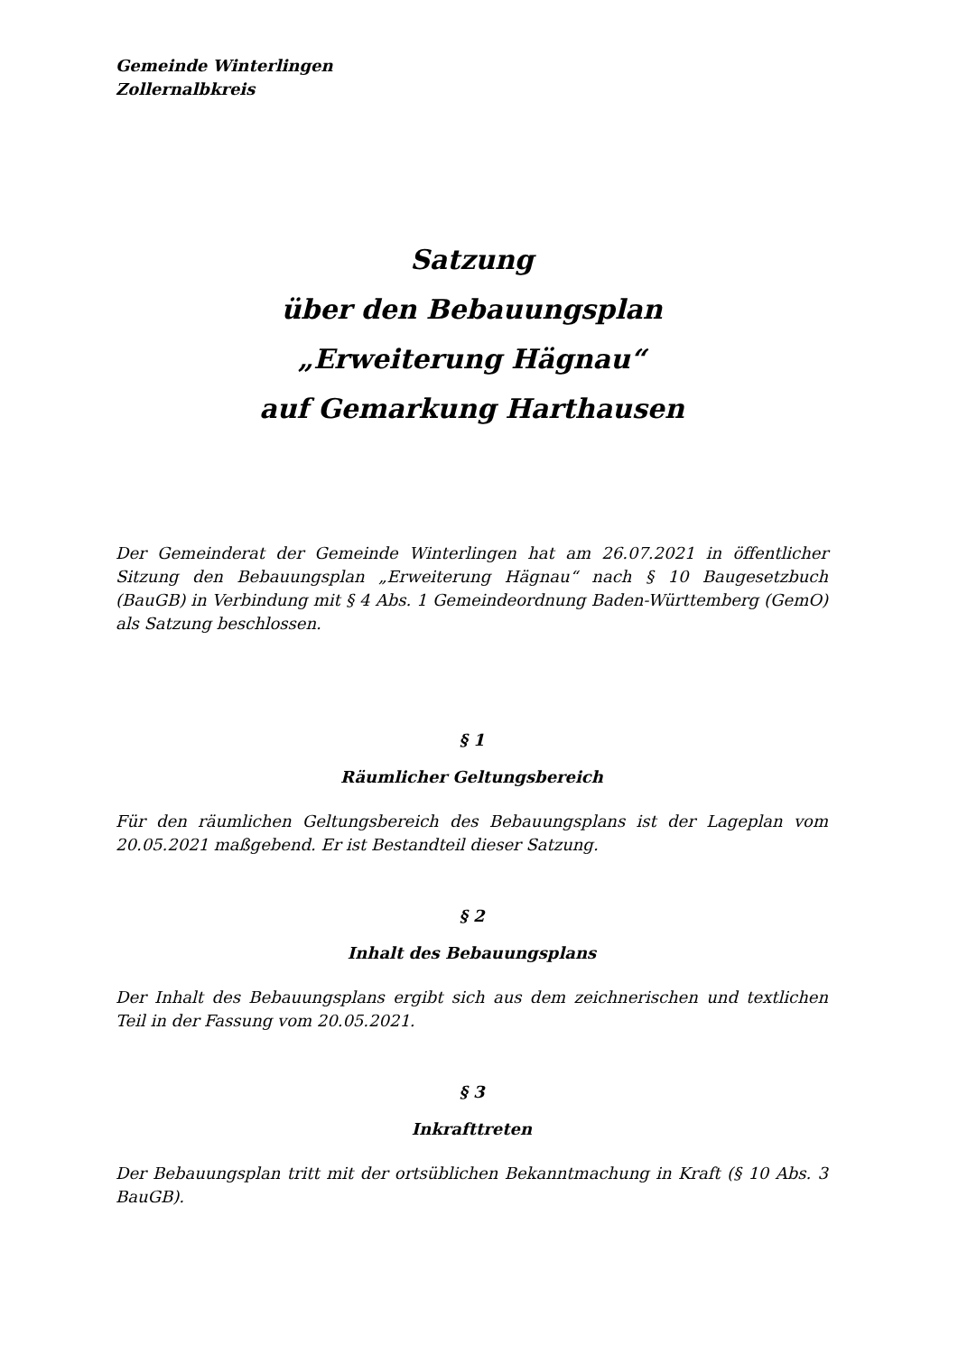Gemeinde Winterlingen
Zollernalbkreis
Satzung
über den Bebauungsplan
„Erweiterung Hägnau“
auf Gemarkung Harthausen
Der Gemeinderat der Gemeinde Winterlingen hat am 26.07.2021 in öffentlicher Sitzung den Bebauungsplan „Erweiterung Hägnau“ nach § 10 Baugesetzbuch (BauGB) in Verbindung mit § 4 Abs. 1 Gemeindeordnung Baden-Württemberg (GemO) als Satzung beschlossen.
§ 1
Räumlicher Geltungsbereich
Für den räumlichen Geltungsbereich des Bebauungsplans ist der Lageplan vom 20.05.2021 maßgebend. Er ist Bestandteil dieser Satzung.
§ 2
Inhalt des Bebauungsplans
Der Inhalt des Bebauungsplans ergibt sich aus dem zeichnerischen und textlichen Teil in der Fassung vom 20.05.2021.
§ 3
Inkrafttreten
Der Bebauungsplan tritt mit der ortsüblichen Bekanntmachung in Kraft (§ 10 Abs. 3 BauGB).